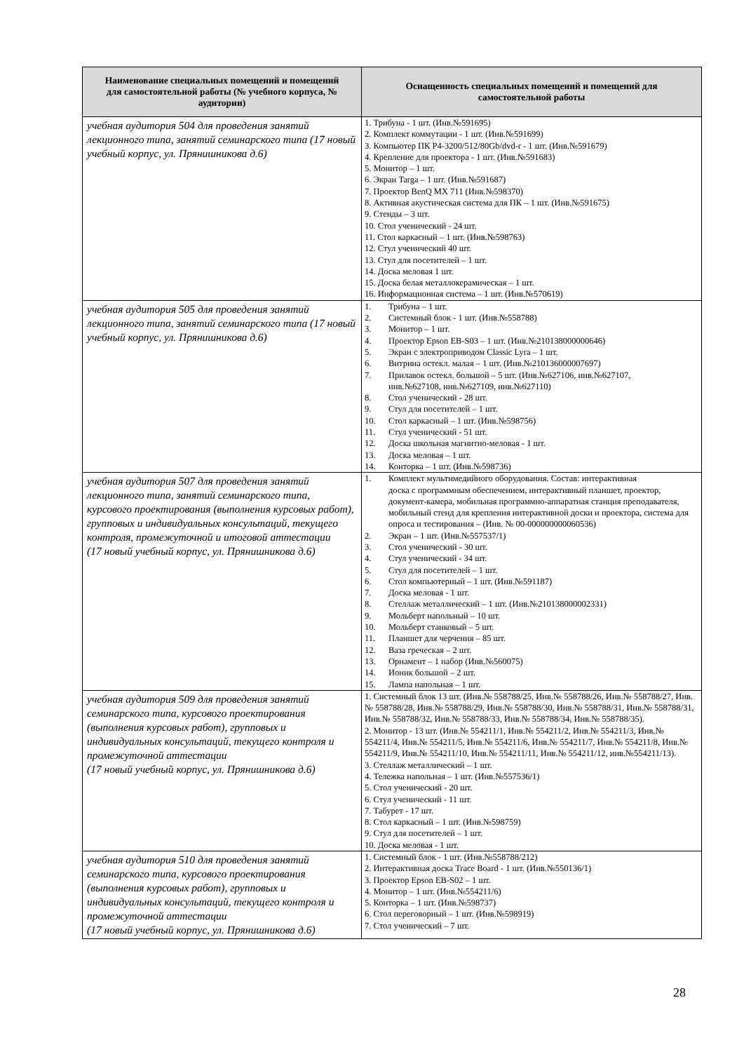| Наименование специальных помещений и помещений для самостоятельной работы (№ учебного корпуса, № аудитории) | Оснащенность специальных помещений и помещений для самостоятельной работы |
| --- | --- |
| учебная аудитория 504 для проведения занятий лекционного типа, занятий семинарского типа (17 новый учебный корпус, ул. Прянишникова д.6) | 1. Трибуна - 1 шт. (Инв.№591695) 2. Комплект коммутации - 1 шт. (Инв.№591699) 3. Компьютер ПК P4-3200/512/80Gb/dvd-r - 1 шт. (Инв.№591679) 4. Крепление для проектора - 1 шт. (Инв.№591683) 5. Монитор – 1 шт. 6. Экран Targa – 1 шт. (Инв.№591687) 7. Проектор BenQ MX 711 (Инв.№598370) 8. Активная акустическая система для ПК – 1 шт. (Инв.№591675) 9. Стенды – 3 шт. 10. Стол ученический - 24 шт. 11. Стол каркасный – 1 шт. (Инв.№598763) 12. Стул ученический 40 шт. 13. Стул для посетителей – 1 шт. 14. Доска меловая 1 шт. 15. Доска белая металлокерамическая – 1 шт. 16. Информационная система – 1 шт. (Инв.№570619) |
| учебная аудитория 505 для проведения занятий лекционного типа, занятий семинарского типа (17 новый учебный корпус, ул. Прянишникова д.6) | 1. Трибуна – 1 шт. 2. Системный блок - 1 шт. (Инв.№558788) 3. Монитор – 1 шт. 4. Проектор Epson EB-S03 – 1 шт. (Инв.№210138000000646) 5. Экран с электроприводом Classic Lyra – 1 шт. 6. Витрина остекл. малая – 1 шт. (Инв.№210136000007697) 7. Прилавок остекл. большой – 5 шт. (Инв.№627106, инв.№627107, инв.№627108, инв.№627109, инв.№627110) 8. Стол ученический - 28 шт. 9. Стул для посетителей – 1 шт. 10. Стол каркасный – 1 шт. (Инв.№598756) 11. Стул ученический - 51 шт. 12. Доска школьная магнитно-меловая - 1 шт. 13. Доска меловая – 1 шт. 14. Конторка – 1 шт. (Инв.№598736) |
| учебная аудитория 507 для проведения занятий лекционного типа, занятий семинарского типа, курсового проектирования (выполнения курсовых работ), групповых и индивидуальных консультаций, текущего контроля, промежуточной и итоговой аттестации (17 новый учебный корпус, ул. Прянишникова д.6) | 1. Комплект мультимедийного оборудования. Состав: интерактивная доска с программным обеспечением, интерактивный планшет, проектор, документ-камера, мобильная программно-аппаратная станция преподавателя, мобильный стенд для крепления интерактивной доски и проектора, система для опроса и тестирования – (Инв. № 00-000000000060536) 2. Экран – 1 шт. (Инв.№557537/1) 3. Стол ученический - 30 шт. 4. Стул ученический - 34 шт. 5. Стул для посетителей – 1 шт. 6. Стол компьютерный – 1 шт. (Инв.№591187) 7. Доска меловая - 1 шт. 8. Стеллаж металлический – 1 шт. (Инв.№210138000002331) 9. Мольберт напольный – 10 шт. 10. Мольберт станковый – 5 шт. 11. Планшет для черчения – 85 шт. 12. Ваза греческая – 2 шт. 13. Орнамент – 1 набор (Инв.№560075) 14. Ионик большой – 2 шт. 15. Лампа напольная – 1 шт. |
| учебная аудитория 509 для проведения занятий семинарского типа, курсового проектирования (выполнения курсовых работ), групповых и индивидуальных консультаций, текущего контроля и промежуточной аттестации (17 новый учебный корпус, ул. Прянишникова д.6) | 1. Системный блок 13 шт. (Инв.№ 558788/25, Инв.№ 558788/26, Инв.№ 558788/27, Инв.№ 558788/28, Инв.№ 558788/29, Инв.№ 558788/30, Инв.№ 558788/31, Инв.№ 558788/31, Инв.№ 558788/32, Инв.№ 558788/33, Инв.№ 558788/34, Инв.№ 558788/35). 2. Монитор - 13 шт. (Инв.№ 554211/1, Инв.№ 554211/2, Инв.№ 554211/3, Инв.№ 554211/4, Инв.№ 554211/5, Инв.№ 554211/6, Инв.№ 554211/7, Инв.№ 554211/8, Инв.№ 554211/9, Инв.№ 554211/10, Инв.№ 554211/11, Инв.№ 554211/12, инв.№554211/13). 3. Стеллаж металлический – 1 шт. 4. Тележка напольная – 1 шт. (Инв.№557536/1) 5. Стол ученический - 20 шт. 6. Стул ученический - 11 шт. 7. Табурет - 17 шт. 8. Стол каркасный – 1 шт. (Инв.№598759) 9. Стул для посетителей – 1 шт. 10. Доска меловая - 1 шт. |
| учебная аудитория 510 для проведения занятий семинарского типа, курсового проектирования (выполнения курсовых работ), групповых и индивидуальных консультаций, текущего контроля и промежуточной аттестации (17 новый учебный корпус, ул. Прянишникова д.6) | 1. Системный блок - 1 шт. (Инв.№558788/212) 2. Интерактивная доска Trace Board - 1 шт. (Инв.№550136/1) 3. Проектор Epson EB-S02 – 1 шт. 4. Монитор – 1 шт. (Инв.№554211/6) 5. Конторка – 1 шт. (Инв.№598737) 6. Стол переговорный – 1 шт. (Инв.№598919) 7. Стол ученический – 7 шт. |
28